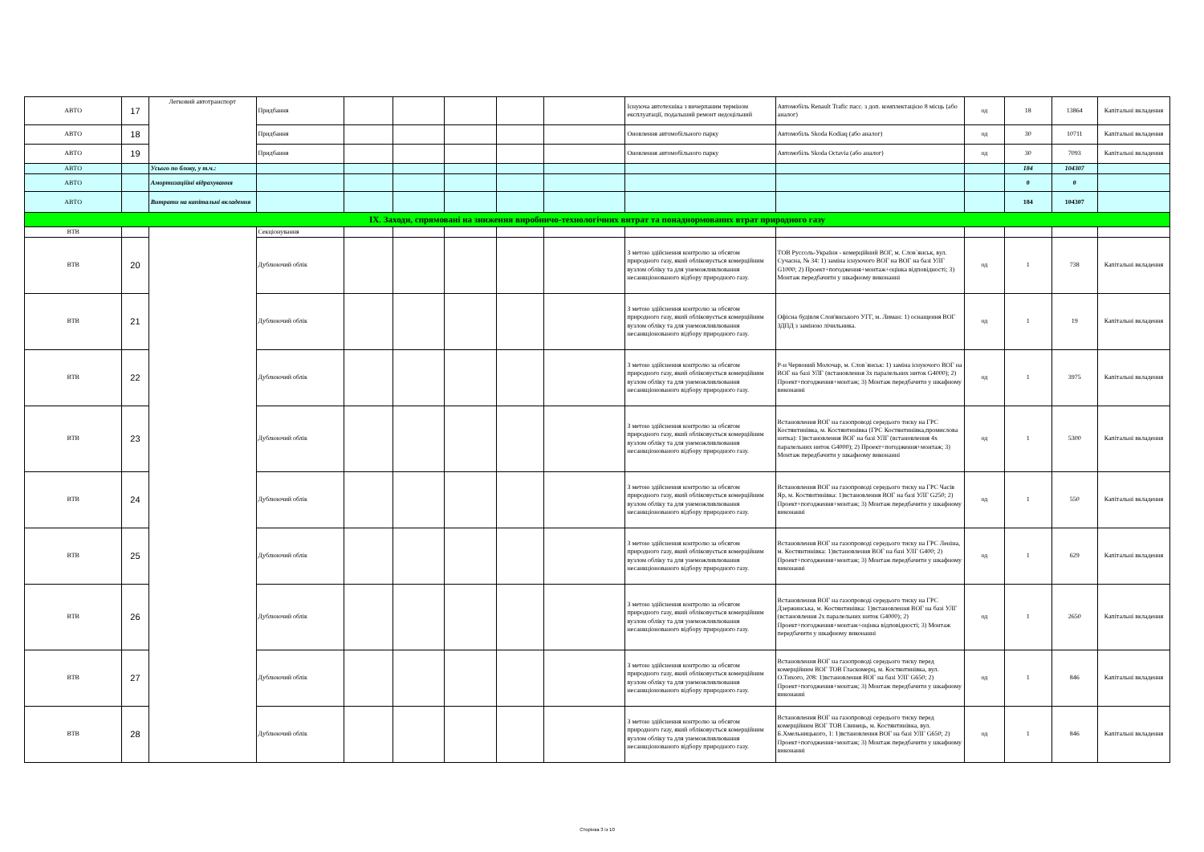| АВТО | 17 | Легковий автотранспорт | Придбання | | | | | | Існуюча автотехніка з вичерпаним терміном експлуатації, подальший ремонт недоцільний | Автомобіль Renault Trafic пасс. з доп. комплектацією 8 місць (або аналог) | од | 18 | 13864 | Капітальні вкладення |
| АВТО | 18 | | Придбання | | | | | | Оновлення автомобільного парку | Автомобіль Skoda Kodiaq (або аналог) | од | 30 | 10711 | Капітальні вкладення |
| АВТО | 19 | | Придбання | | | | | | Оновлення автомобільного парку | Автомобіль Skoda Octavia (або аналог) | од | 30 | 7093 | Капітальні вкладення |
| АВТО | | Усього по блоку, у т.ч.: | | | | | | | | | | 184 | 104307 | |
| АВТО | | Амортизаційні відрахування | | | | | | | | | | 0 | 0 | |
| АВТО | | Витрати на капітальні вкладення | | | | | | | | | | 184 | 104307 | |
| IX. Заходи, спрямовані на зниження виробничо-технологічних витрат та понаднормованих втрат природного газу | | | | | | | | | | | | | | |
| ВТВ | | | Секціонування | | | | | | | | | | | |
| ВТВ | 20 | | Дублюючий облік | | | | | | З метою здійснення контролю за обсягом природного газу, який обліковується комерційним вузлом обліку та для унеможливлювання несанкціонованого відбору природного газу. | ТОВ Руссоль-України - комерційний ВОГ, м. Слов`янськ, вул. Сучасна, № 34: 1) заміна існуючого ВОГ на ВОГ на базі УЛГ G1000; 2) Проект+погодження+монтаж+оцінка відповідності; 3) Монтаж передбачити у шкафному виконанні | од | 1 | 738 | Капітальні вкладення |
| ВТВ | 21 | | Дублюючий облік | | | | | | З метою здійснення контролю за обсягом природного газу, який обліковується комерційним вузлом обліку та для унеможливлювання несанкціонованого відбору природного газу. | Офісна будівля Слов'янського УГГ, м. Лиман: 1) оснащення ВОГ ЗДПД з заміною лічильника. | од | 1 | 19 | Капітальні вкладення |
| ВТВ | 22 | | Дублюючий облік | | | | | | З метою здійснення контролю за обсягом природного газу, який обліковується комерційним вузлом обліку та для унеможливлювання несанкціонованого відбору природного газу. | Р-н Червоний Молочар, м. Слов`янськ: 1) заміна існуючого ВОГ на ВОГ на базі УЛГ (встановлення 3х паралельних ниток G4000); 2) Проект+погодження+монтаж; 3) Монтаж передбачити у шкафному виконанні | од | 1 | 3975 | Капітальні вкладення |
| ВТВ | 23 | | Дублюючий облік | | | | | | З метою здійснення контролю за обсягом природного газу, який обліковується комерційним вузлом обліку та для унеможливлювання несанкціонованого відбору природного газу. | Встановлення ВОГ на газопроводі середього тиску на ГРС Костянтинівка, м. Костянтинівка (ГРС Костянтинівка,промислова нитка): 1)встановлення ВОГ на базі УЛГ (встановлення 4х паралельних ниток G4000); 2) Проект+погодження+монтаж; 3) Монтаж передбачити у шкафному виконанні | од | 1 | 5300 | Капітальні вкладення |
| ВТВ | 24 | | Дублюючий облік | | | | | | З метою здійснення контролю за обсягом природного газу, який обліковується комерційним вузлом обліку та для унеможливлювання несанкціонованого відбору природного газу. | Встановлення ВОГ на газопроводі середього тиску на ГРС Часів Яр, м. Костянтинівка: 1)встановлення ВОГ на базі УЛГ G250; 2) Проект+погодження+монтаж; 3) Монтаж передбачити у шкафному виконанні | од | 1 | 550 | Капітальні вкладення |
| ВТВ | 25 | | Дублюючий облік | | | | | | З метою здійснення контролю за обсягом природного газу, який обліковується комерційним вузлом обліку та для унеможливлювання несанкціонованого відбору природного газу. | Встановлення ВОГ на газопроводі середього тиску на ГРС Леніна, м. Костянтинівка: 1)встановлення ВОГ на базі УЛГ G400; 2) Проект+погодження+монтаж; 3) Монтаж передбачити у шкафному виконанні | од | 1 | 629 | Капітальні вкладення |
| ВТВ | 26 | | Дублюючий облік | | | | | | З метою здійснення контролю за обсягом природного газу, який обліковується комерційним вузлом обліку та для унеможливлювання несанкціонованого відбору природного газу. | Встановлення ВОГ на газопроводі середього тиску на ГРС Дзержинська, м. Костянтинівка: 1)встановлення ВОГ на базі УЛГ (встановлення 2х паралельних ниток G4000); 2) Проект+погодження+монтаж+оцінка відповідності; 3) Монтаж передбачити у шкафному виконанні | од | 1 | 2650 | Капітальні вкладення |
| ВТВ | 27 | | Дублюючий облік | | | | | | З метою здійснення контролю за обсягом природного газу, який обліковується комерційним вузлом обліку та для унеможливлювання несанкціонованого відбору природного газу. | Встановлення ВОГ на газопроводі середього тиску перед комерційним ВОГ ТОВ Гласкомерц, м. Костянтинівка, вул. О.Тихого, 208: 1)встановлення ВОГ на базі УЛГ G650; 2) Проект+погодження+монтаж; 3) Монтаж передбачити у шкафному виконанні | од | 1 | 846 | Капітальні вкладення |
| ВТВ | 28 | | Дублюючий облік | | | | | | З метою здійснення контролю за обсягом природного газу, який обліковується комерційним вузлом обліку та для унеможливлювання несанкціонованого відбору природного газу. | Встановлення ВОГ на газопроводі середього тиску перед комерційним ВОГ ТОВ Свинець, м. Костянтинівка, вул. Б.Хмельницького, 1: 1)встановлення ВОГ на базі УЛГ G650; 2) Проект+погодження+монтаж; 3) Монтаж передбачити у шкафному виконанні | од | 1 | 846 | Капітальні вкладення |
Сторінка 3 із 10